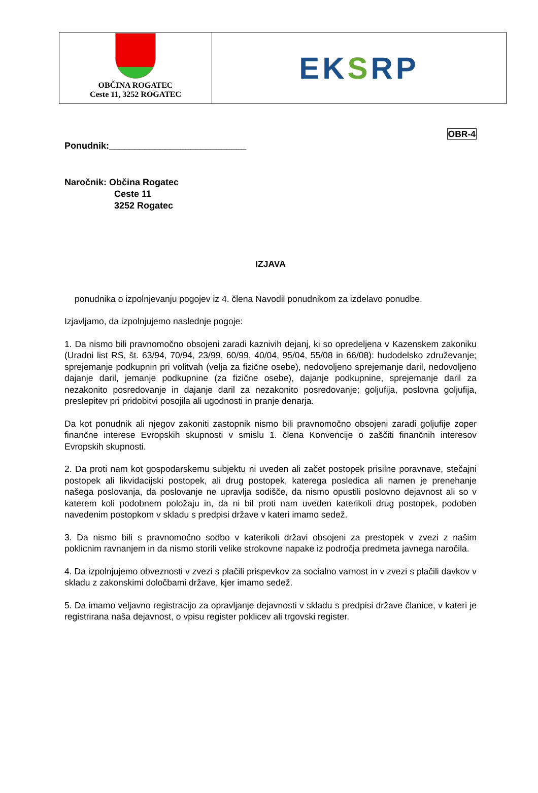OBČINA ROGATEC
Ceste 11, 3252 ROGATEC
EKSRP
OBR-4
Ponudnik:___________________________
Naročnik: Občina Rogatec
Ceste 11
3252 Rogatec
IZJAVA
ponudnika o izpolnjevanju pogojev iz 4. člena Navodil ponudnikom za izdelavo ponudbe.
Izjavljamo, da izpolnjujemo naslednje pogoje:
1. Da nismo bili pravnomočno obsojeni zaradi kaznivih dejanj, ki so opredeljena v Kazenskem zakoniku (Uradni list RS, št. 63/94, 70/94, 23/99, 60/99, 40/04, 95/04, 55/08 in 66/08): hudodelsko združevanje; sprejemanje podkupnin pri volitvah (velja za fizične osebe), nedovoljeno sprejemanje daril, nedovoljeno dajanje daril, jemanje podkupnine (za fizične osebe), dajanje podkupnine, sprejemanje daril za nezakonito posredovanje in dajanje daril za nezakonito posredovanje; goljufija, poslovna goljufija, preslepitev pri pridobitvi posojila ali ugodnosti in pranje denarja.
Da kot ponudnik ali njegov zakoniti zastopnik nismo bili pravnomočno obsojeni zaradi goljufije zoper finančne interese Evropskih skupnosti v smislu 1. člena Konvencije o zaščiti finančnih interesov Evropskih skupnosti.
2. Da proti nam kot gospodarskemu subjektu ni uveden ali začet postopek prisilne poravnave, stečajni postopek ali likvidacijski postopek, ali drug postopek, katerega posledica ali namen je prenehanje našega poslovanja, da poslovanje ne upravlja sodišče, da nismo opustili poslovno dejavnost ali so v katerem koli podobnem položaju in, da ni bil proti nam uveden katerikoli drug postopek, podoben navedenim postopkom v skladu s predpisi države v kateri imamo sedež.
3. Da nismo bili s pravnomočno sodbo v katerikoli državi obsojeni za prestopek v zvezi z našim poklicnim ravnanjem in da nismo storili velike strokovne napake iz področja predmeta javnega naročila.
4. Da izpolnjujemo obveznosti v zvezi s plačili prispevkov za socialno varnost in v zvezi s plačili davkov v skladu z zakonskimi določbami države, kjer imamo sedež.
5. Da imamo veljavno registracijo za opravljanje dejavnosti v skladu s predpisi države članice, v kateri je registrirana naša dejavnost, o vpisu register poklicev ali trgovski register.